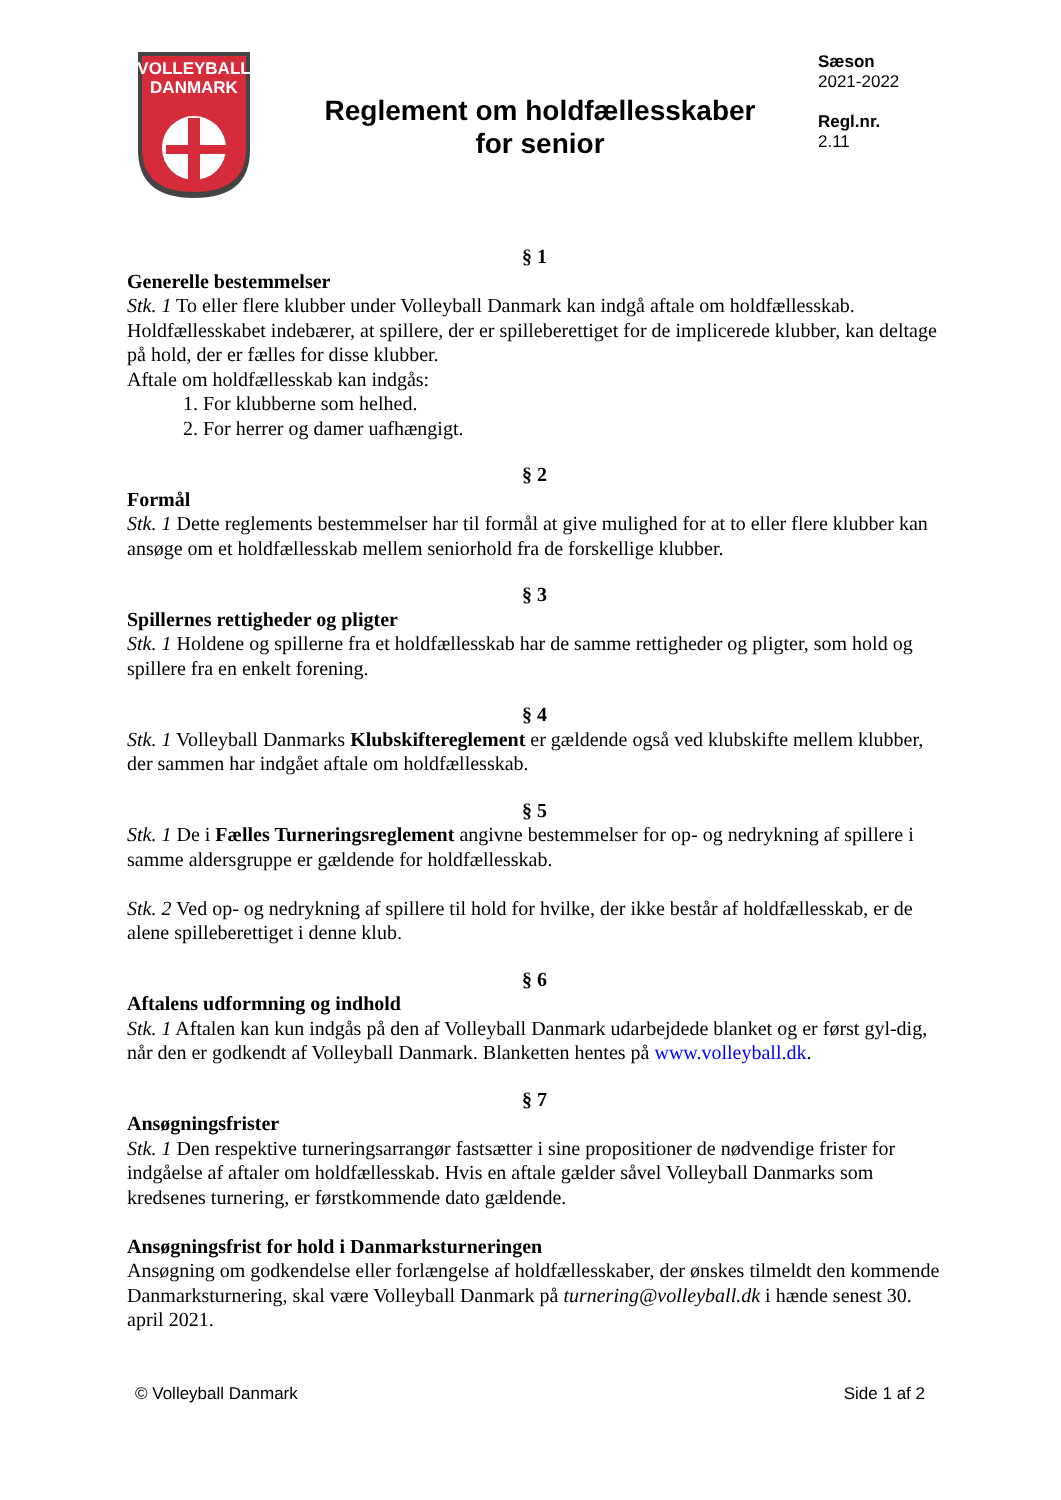VOLLEYBALL
DANMARK
Reglement om holdfællesskaber
for senior
Sæson
2021-2022
Regl.nr.
2.11
§ 1
Generelle bestemmelser
Stk. 1 To eller flere klubber under Volleyball Danmark kan indgå aftale om holdfællesskab. Holdfællesskabet indebærer, at spillere, der er spilleberettiget for de implicerede klubber, kan deltage på hold, der er fælles for disse klubber.
Aftale om holdfællesskab kan indgås:
1. For klubberne som helhed.
2. For herrer og damer uafhængigt.
§ 2
Formål
Stk. 1 Dette reglements bestemmelser har til formål at give mulighed for at to eller flere klubber kan ansøge om et holdfællesskab mellem seniorhold fra de forskellige klubber.
§ 3
Spillernes rettigheder og pligter
Stk. 1 Holdene og spillerne fra et holdfællesskab har de samme rettigheder og pligter, som hold og spillere fra en enkelt forening.
§ 4
Stk. 1 Volleyball Danmarks Klubskiftereglement er gældende også ved klubskifte mellem klubber, der sammen har indgået aftale om holdfællesskab.
§ 5
Stk. 1 De i Fælles Turneringsreglement angivne bestemmelser for op- og nedrykning af spillere i samme aldersgruppe er gældende for holdfællesskab.
Stk. 2 Ved op- og nedrykning af spillere til hold for hvilke, der ikke består af holdfællesskab, er de alene spilleberettiget i denne klub.
§ 6
Aftalens udformning og indhold
Stk. 1 Aftalen kan kun indgås på den af Volleyball Danmark udarbejdede blanket og er først gyl-dig, når den er godkendt af Volleyball Danmark. Blanketten hentes på www.volleyball.dk.
§ 7
Ansøgningsfrister
Stk. 1 Den respektive turneringsarrangør fastsætter i sine propositioner de nødvendige frister for indgåelse af aftaler om holdfællesskab. Hvis en aftale gælder såvel Volleyball Danmarks som kredsenes turnering, er førstkommende dato gældende.
Ansøgningsfrist for hold i Danmarksturneringen
Ansøgning om godkendelse eller forlængelse af holdfællesskaber, der ønskes tilmeldt den kommende Danmarksturnering, skal være Volleyball Danmark på turnering@volleyball.dk i hænde senest 30. april 2021.
© Volleyball Danmark Side 1 af 2